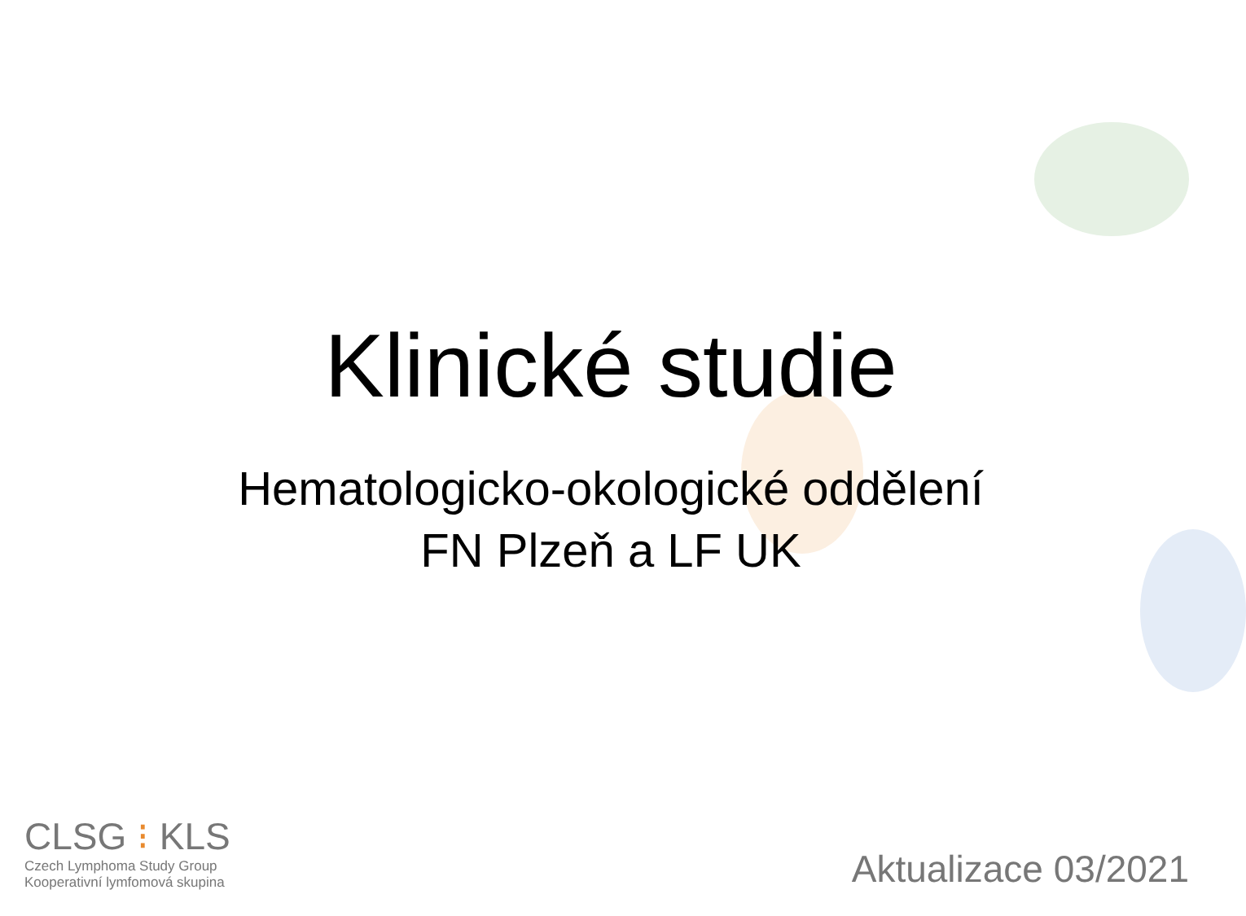Klinické studie
Hematologicko-okologické oddělení
FN Plzeň a LF UK
CLSG ⁝ KLS
Czech Lymphoma Study Group
Kooperativní lymfomová skupina
Aktualizace 03/2021